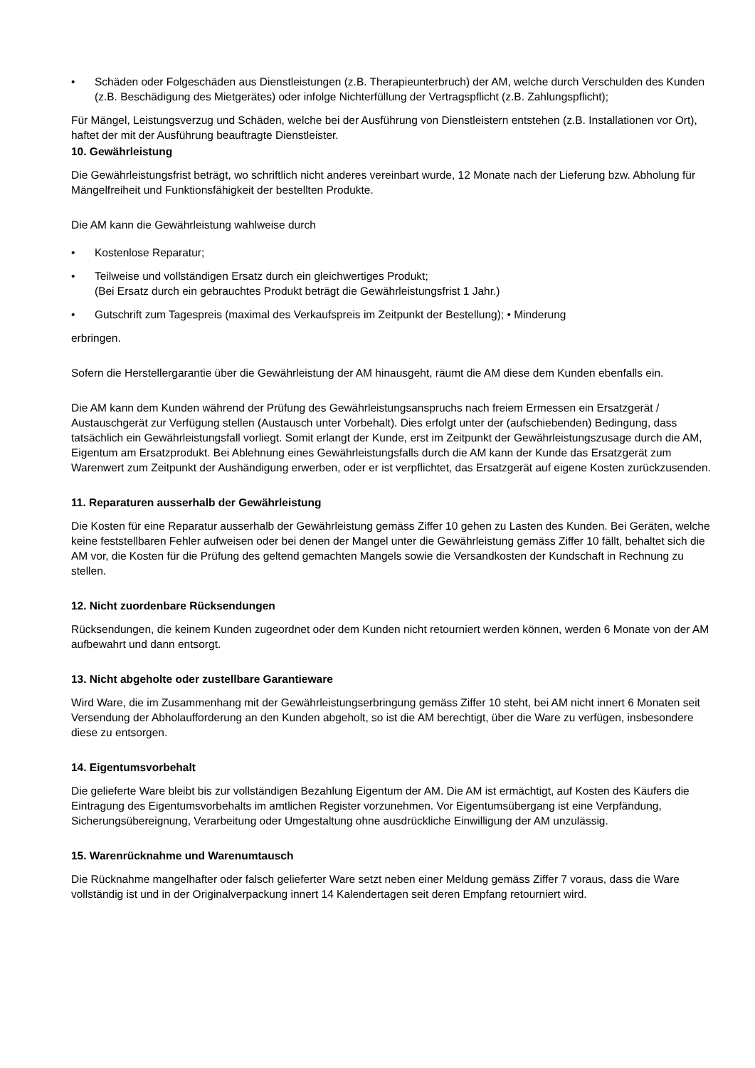• Schäden oder Folgeschäden aus Dienstleistungen (z.B. Therapieunterbruch) der AM, welche durch Verschulden des Kunden (z.B. Beschädigung des Mietgerätes) oder infolge Nichterfüllung der Vertragspflicht (z.B. Zahlungspflicht);
Für Mängel, Leistungsverzug und Schäden, welche bei der Ausführung von Dienstleistern entstehen (z.B. Installationen vor Ort), haftet der mit der Ausführung beauftragte Dienstleister.
10. Gewährleistung
Die Gewährleistungsfrist beträgt, wo schriftlich nicht anderes vereinbart wurde, 12 Monate nach der Lieferung bzw. Abholung für Mängelfreiheit und Funktionsfähigkeit der bestellten Produkte.
Die AM kann die Gewährleistung wahlweise durch
• Kostenlose Reparatur;
• Teilweise und vollständigen Ersatz durch ein gleichwertiges Produkt;
(Bei Ersatz durch ein gebrauchtes Produkt beträgt die Gewährleistungsfrist 1 Jahr.)
• Gutschrift zum Tagespreis (maximal des Verkaufspreis im Zeitpunkt der Bestellung); • Minderung
erbringen.
Sofern die Herstellergarantie über die Gewährleistung der AM hinausgeht, räumt die AM diese dem Kunden ebenfalls ein.
Die AM kann dem Kunden während der Prüfung des Gewährleistungsanspruchs nach freiem Ermessen ein Ersatzgerät / Austauschgerät zur Verfügung stellen (Austausch unter Vorbehalt). Dies erfolgt unter der (aufschiebenden) Bedingung, dass tatsächlich ein Gewährleistungsfall vorliegt. Somit erlangt der Kunde, erst im Zeitpunkt der Gewährleistungszusage durch die AM, Eigentum am Ersatzprodukt. Bei Ablehnung eines Gewährleistungsfalls durch die AM kann der Kunde das Ersatzgerät zum Warenwert zum Zeitpunkt der Aushändigung erwerben, oder er ist verpflichtet, das Ersatzgerät auf eigene Kosten zurückzusenden.
11. Reparaturen ausserhalb der Gewährleistung
Die Kosten für eine Reparatur ausserhalb der Gewährleistung gemäss Ziffer 10 gehen zu Lasten des Kunden. Bei Geräten, welche keine feststellbaren Fehler aufweisen oder bei denen der Mangel unter die Gewährleistung gemäss Ziffer 10 fällt, behaltet sich die AM vor, die Kosten für die Prüfung des geltend gemachten Mangels sowie die Versandkosten der Kundschaft in Rechnung zu stellen.
12. Nicht zuordenbare Rücksendungen
Rücksendungen, die keinem Kunden zugeordnet oder dem Kunden nicht retourniert werden können, werden 6 Monate von der AM aufbewahrt und dann entsorgt.
13. Nicht abgeholte oder zustellbare Garantieware
Wird Ware, die im Zusammenhang mit der Gewährleistungserbringung gemäss Ziffer 10 steht, bei AM nicht innert 6 Monaten seit Versendung der Abholaufforderung an den Kunden abgeholt, so ist die AM berechtigt, über die Ware zu verfügen, insbesondere diese zu entsorgen.
14. Eigentumsvorbehalt
Die gelieferte Ware bleibt bis zur vollständigen Bezahlung Eigentum der AM. Die AM ist ermächtigt, auf Kosten des Käufers die Eintragung des Eigentumsvorbehalts im amtlichen Register vorzunehmen. Vor Eigentumsübergang ist eine Verpfändung, Sicherungsübereignung, Verarbeitung oder Umgestaltung ohne ausdrückliche Einwilligung der AM unzulässig.
15. Warenrücknahme und Warenumtausch
Die Rücknahme mangelhafter oder falsch gelieferter Ware setzt neben einer Meldung gemäss Ziffer 7 voraus, dass die Ware vollständig ist und in der Originalverpackung innert 14 Kalendertagen seit deren Empfang retourniert wird.